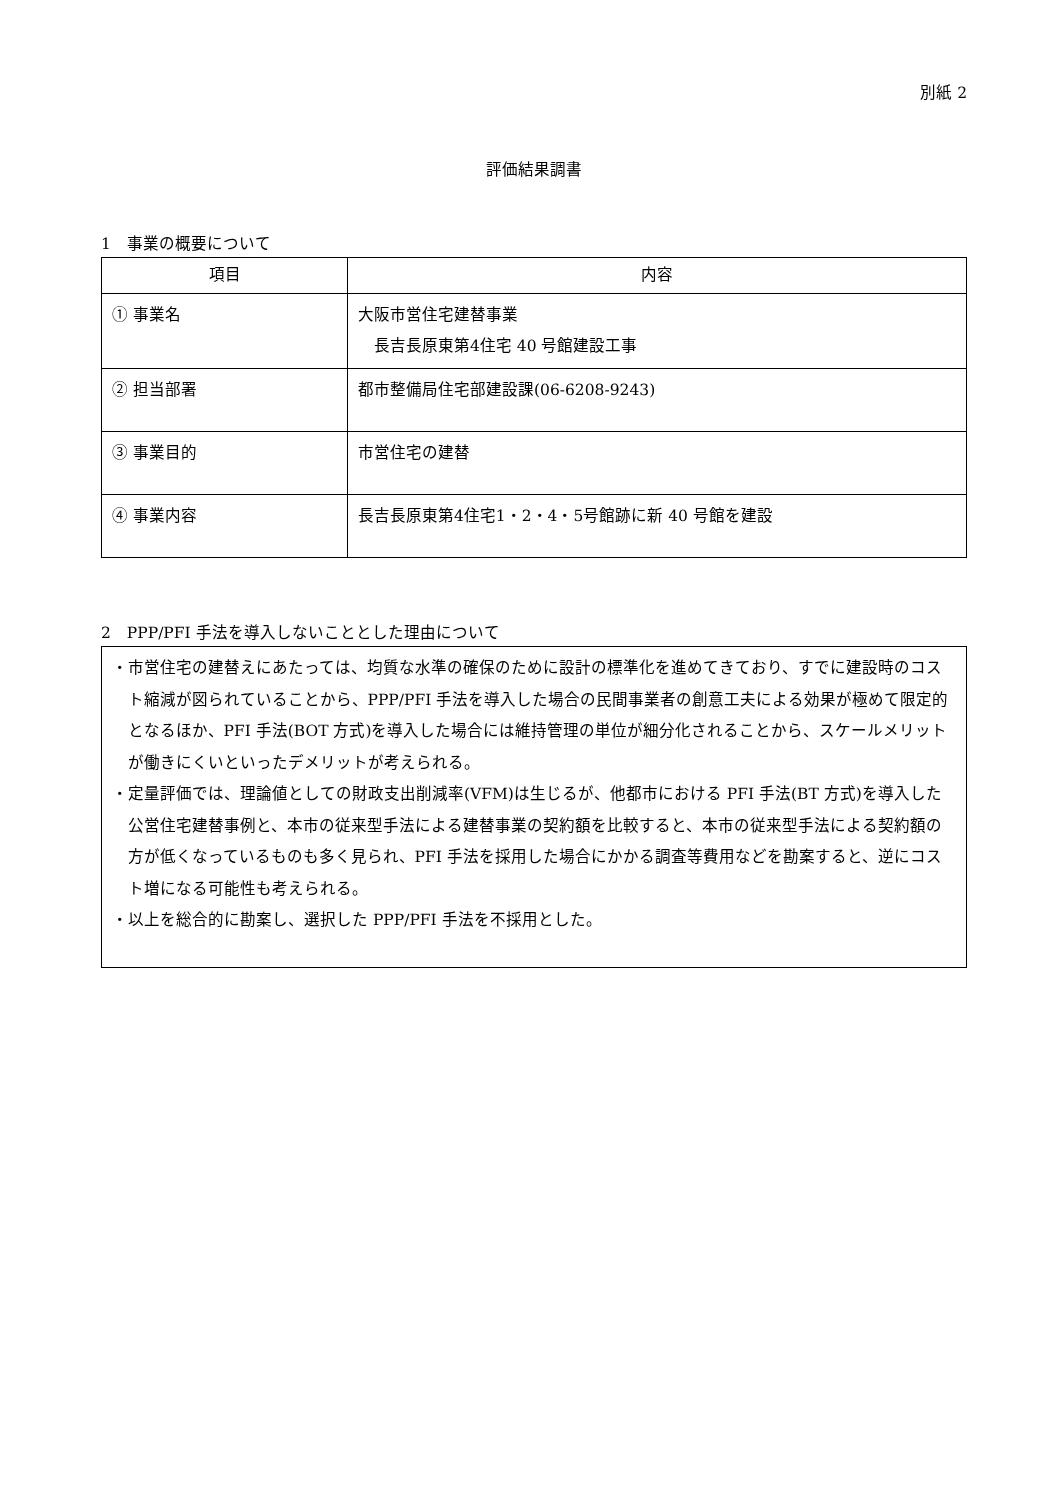別紙 2
評価結果調書
1　事業の概要について
| 項目 | 内容 |
| --- | --- |
| ① 事業名 | 大阪市営住宅建替事業 長吉長原東第4住宅 40 号館建設工事 |
| ② 担当部署 | 都市整備局住宅部建設課(06-6208-9243) |
| ③ 事業目的 | 市営住宅の建替 |
| ④ 事業内容 | 長吉長原東第4住宅1・2・4・5号館跡に新 40 号館を建設 |
2　PPP/PFI 手法を導入しないこととした理由について
・市営住宅の建替えにあたっては、均質な水準の確保のために設計の標準化を進めてきており、すでに建設時のコスト縮減が図られていることから、PPP/PFI 手法を導入した場合の民間事業者の創意工夫による効果が極めて限定的となるほか、PFI 手法(BOT 方式)を導入した場合には維持管理の単位が細分化されることから、スケールメリットが働きにくいといったデメリットが考えられる。
・定量評価では、理論値としての財政支出削減率(VFM)は生じるが、他都市における PFI 手法(BT 方式)を導入した公営住宅建替事例と、本市の従来型手法による建替事業の契約額を比較すると、本市の従来型手法による契約額の方が低くなっているものも多く見られ、PFI 手法を採用した場合にかかる調査等費用などを勘案すると、逆にコスト増になる可能性も考えられる。
・以上を総合的に勘案し、選択した PPP/PFI 手法を不採用とした。